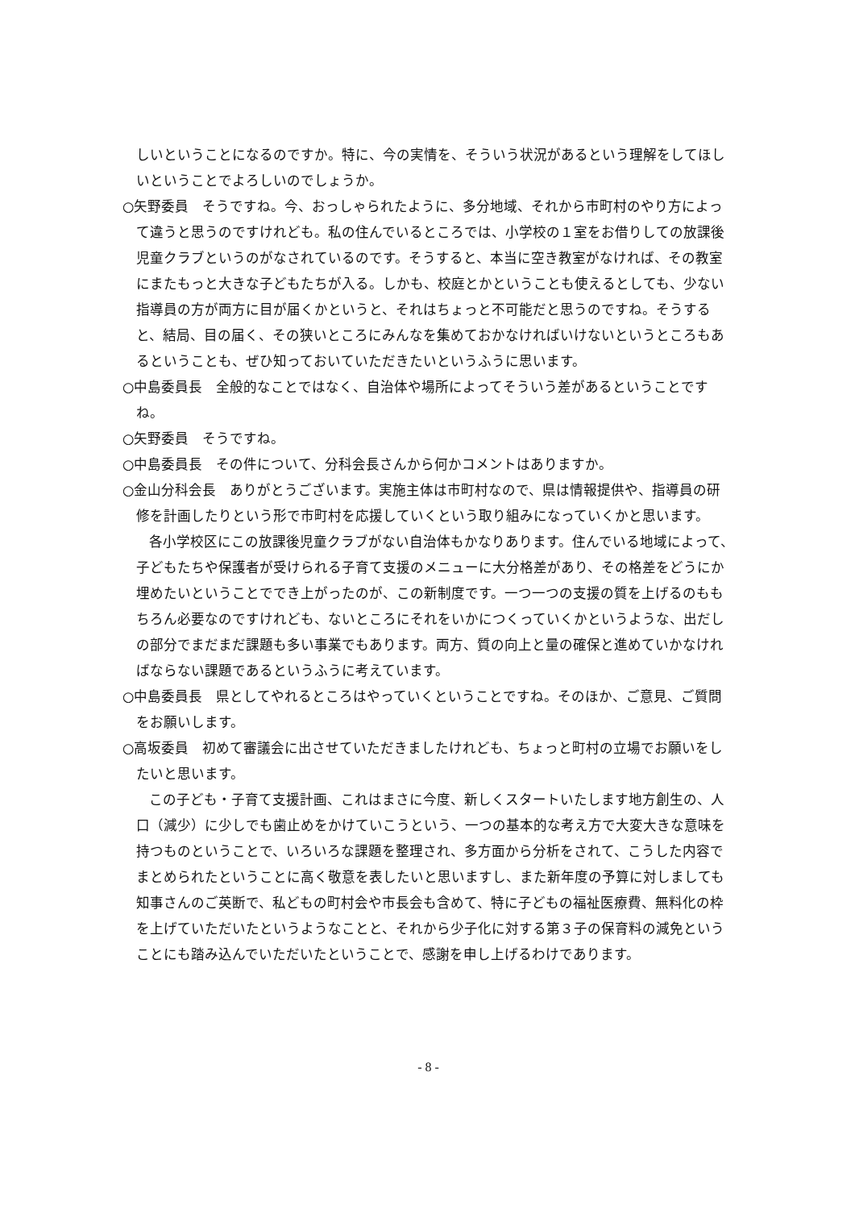しいということになるのですか。特に、今の実情を、そういう状況があるという理解をしてほしいということでよろしいのでしょうか。
○矢野委員　そうですね。今、おっしゃられたように、多分地域、それから市町村のやり方によって違うと思うのですけれども。私の住んでいるところでは、小学校の１室をお借りしての放課後児童クラブというのがなされているのです。そうすると、本当に空き教室がなければ、その教室にまたもっと大きな子どもたちが入る。しかも、校庭とかということも使えるとしても、少ない指導員の方が両方に目が届くかというと、それはちょっと不可能だと思うのですね。そうすると、結局、目の届く、その狭いところにみんなを集めておかなければいけないというところもあるということも、ぜひ知っておいていただきたいというふうに思います。
○中島委員長　全般的なことではなく、自治体や場所によってそういう差があるということですね。
○矢野委員　そうですね。
○中島委員長　その件について、分科会長さんから何かコメントはありますか。
○金山分科会長　ありがとうございます。実施主体は市町村なので、県は情報提供や、指導員の研修を計画したりという形で市町村を応援していくという取り組みになっていくかと思います。
各小学校区にこの放課後児童クラブがない自治体もかなりあります。住んでいる地域によって、子どもたちや保護者が受けられる子育て支援のメニューに大分格差があり、その格差をどうにか埋めたいということででき上がったのが、この新制度です。一つ一つの支援の質を上げるのももちろん必要なのですけれども、ないところにそれをいかにつくっていくかというような、出だしの部分でまだまだ課題も多い事業でもあります。両方、質の向上と量の確保と進めていかなければならない課題であるというふうに考えています。
○中島委員長　県としてやれるところはやっていくということですね。そのほか、ご意見、ご質問をお願いします。
○高坂委員　初めて審議会に出させていただきましたけれども、ちょっと町村の立場でお願いをしたいと思います。
この子ども・子育て支援計画、これはまさに今度、新しくスタートいたします地方創生の、人口（減少）に少しでも歯止めをかけていこうという、一つの基本的な考え方で大変大きな意味を持つものということで、いろいろな課題を整理され、多方面から分析をされて、こうした内容でまとめられたということに高く敬意を表したいと思いますし、また新年度の予算に対しましても知事さんのご英断で、私どもの町村会や市長会も含めて、特に子どもの福祉医療費、無料化の枠を上げていただいたというようなことと、それから少子化に対する第３子の保育料の減免ということにも踏み込んでいただいたということで、感謝を申し上げるわけであります。
- 8 -